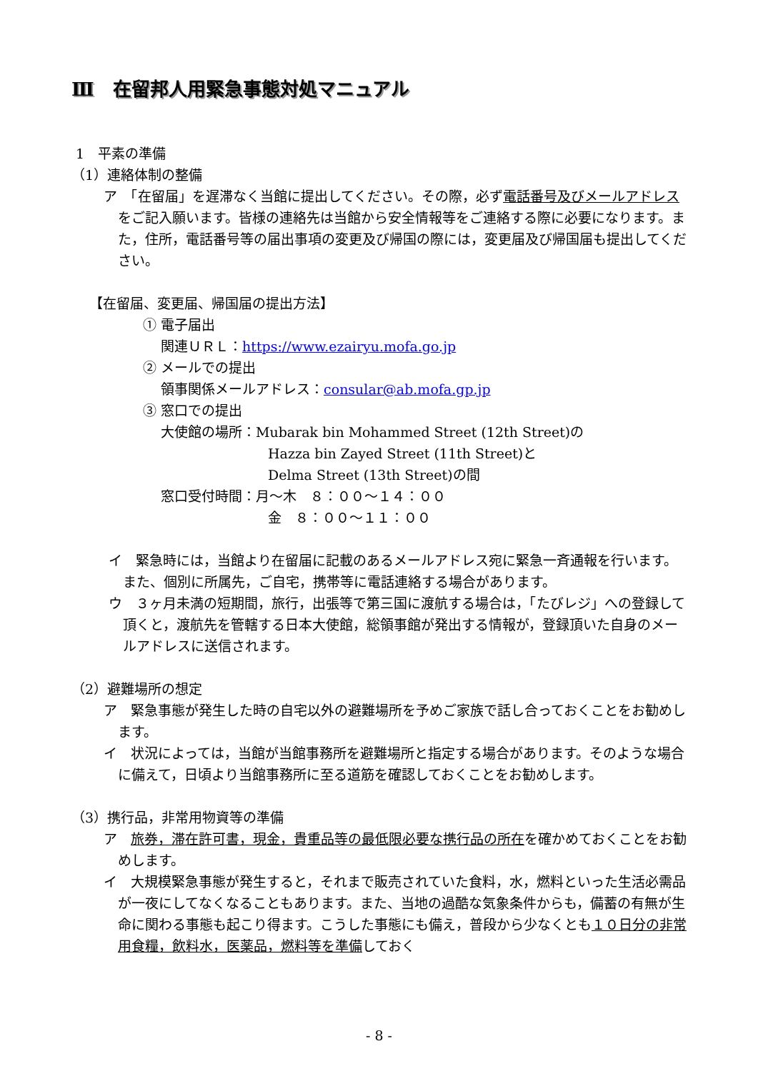Ⅲ　在留邦人用緊急事態対処マニュアル
1　平素の準備
（1）連絡体制の整備
ア　「在留届」を遅滞なく当館に提出してください。その際，必ず電話番号及びメールアドレスをご記入願います。皆様の連絡先は当館から安全情報等をご連絡する際に必要になります。また，住所，電話番号等の届出事項の変更及び帰国の際には，変更届及び帰国届も提出してください。
【在留届、変更届、帰国届の提出方法】
① 電子届出
　 関連ＵＲＬ：https://www.ezairyu.mofa.go.jp
② メールでの提出
　 領事関係メールアドレス：consular@ab.mofa.gp.jp
③ 窓口での提出
大使館の場所：Mubarak bin Mohammed Street (12th Street)の
Hazza bin Zayed Street (11th Street)と
Delma Street (13th Street)の間
窓口受付時間：月～木　８：００～１４：００
金　８：００～１１：００
イ　緊急時には，当館より在留届に記載のあるメールアドレス宛に緊急一斉通報を行います。また、個別に所属先，ご自宅，携帯等に電話連絡する場合があります。
ウ　３ヶ月未満の短期間，旅行，出張等で第三国に渡航する場合は，「たびレジ」への登録して頂くと，渡航先を管轄する日本大使館，総領事館が発出する情報が，登録頂いた自身のメールアドレスに送信されます。
（2）避難場所の想定
ア　緊急事態が発生した時の自宅以外の避難場所を予めご家族で話し合っておくことをお勧めします。
イ　状況によっては，当館が当館事務所を避難場所と指定する場合があります。そのような場合に備えて，日頃より当館事務所に至る道筋を確認しておくことをお勧めします。
（3）携行品，非常用物資等の準備
ア　旅券，滞在許可書，現金，貴重品等の最低限必要な携行品の所在を確かめておくことをお勧めします。
イ　大規模緊急事態が発生すると，それまで販売されていた食料，水，燃料といった生活必需品が一夜にしてなくなることもあります。また、当地の過酷な気象条件からも，備蓄の有無が生命に関わる事態も起こり得ます。こうした事態にも備え，普段から少なくとも１０日分の非常用食糧，飲料水，医薬品，燃料等を準備しておく
- 8 -